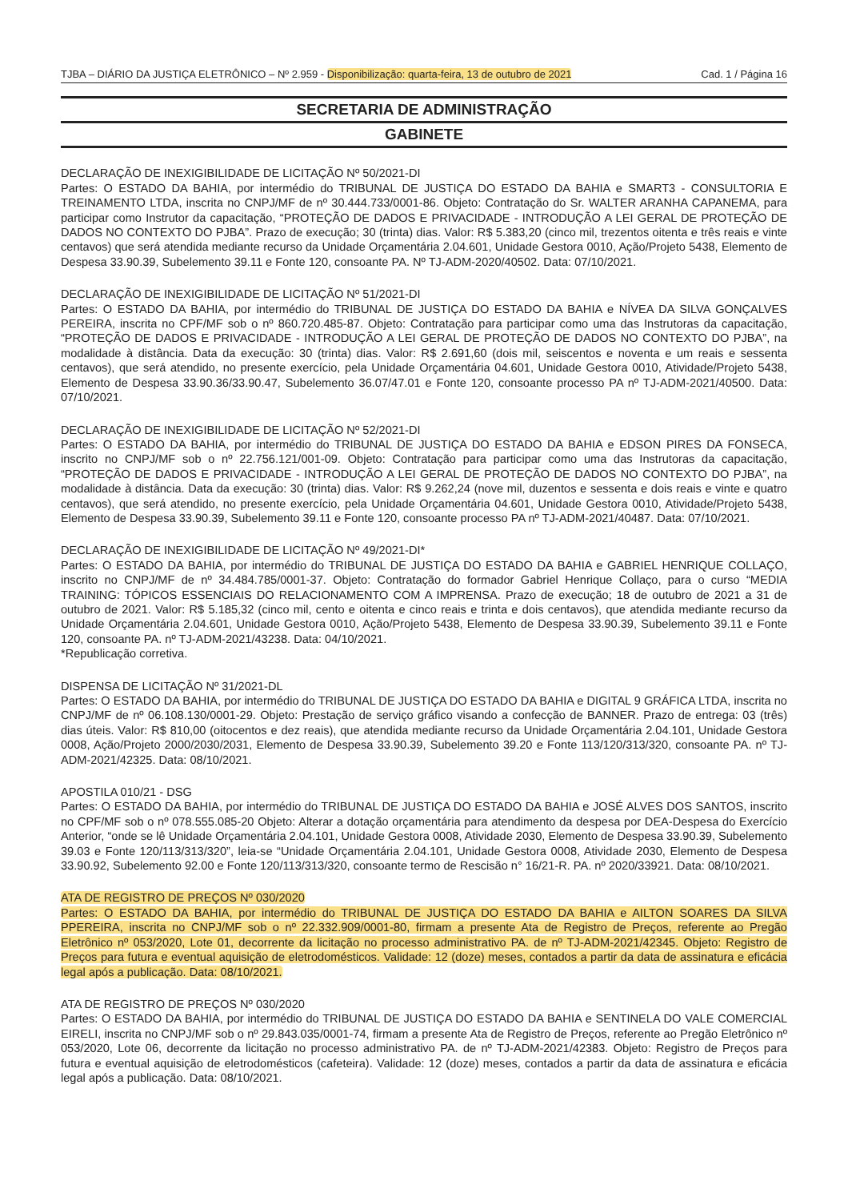TJBA – DIÁRIO DA JUSTIÇA ELETRÔNICO – Nº 2.959 - Disponibilização: quarta-feira, 13 de outubro de 2021 Cad. 1 / Página 16
SECRETARIA DE ADMINISTRAÇÃO
GABINETE
DECLARAÇÃO DE INEXIGIBILIDADE DE LICITAÇÃO Nº 50/2021-DI
Partes: O ESTADO DA BAHIA, por intermédio do TRIBUNAL DE JUSTIÇA DO ESTADO DA BAHIA e SMART3 - CONSULTORIA E TREINAMENTO LTDA, inscrita no CNPJ/MF de nº 30.444.733/0001-86. Objeto: Contratação do Sr. WALTER ARANHA CAPANEMA, para participar como Instrutor da capacitação, “PROTEÇÃO DE DADOS E PRIVACIDADE - INTRODUÇÃO A LEI GERAL DE PROTEÇÃO DE DADOS NO CONTEXTO DO PJBA”. Prazo de execução; 30 (trinta) dias. Valor: R$ 5.383,20 (cinco mil, trezentos oitenta e três reais e vinte centavos) que será atendida mediante recurso da Unidade Orçamentária 2.04.601, Unidade Gestora 0010, Ação/Projeto 5438, Elemento de Despesa 33.90.39, Subelemento 39.11 e Fonte 120, consoante PA. Nº TJ-ADM-2020/40502. Data: 07/10/2021.
DECLARAÇÃO DE INEXIGIBILIDADE DE LICITAÇÃO Nº 51/2021-DI
Partes: O ESTADO DA BAHIA, por intermédio do TRIBUNAL DE JUSTIÇA DO ESTADO DA BAHIA e NÍVEA DA SILVA GONÇALVES PEREIRA, inscrita no CPF/MF sob o nº 860.720.485-87. Objeto: Contratação para participar como uma das Instrutoras da capacitação, “PROTEÇÃO DE DADOS E PRIVACIDADE - INTRODUÇÃO A LEI GERAL DE PROTEÇÃO DE DADOS NO CONTEXTO DO PJBA”, na modalidade à distância. Data da execução: 30 (trinta) dias. Valor: R$ 2.691,60 (dois mil, seiscentos e noventa e um reais e sessenta centavos), que será atendido, no presente exercício, pela Unidade Orçamentária 04.601, Unidade Gestora 0010, Atividade/Projeto 5438, Elemento de Despesa 33.90.36/33.90.47, Subelemento 36.07/47.01 e Fonte 120, consoante processo PA nº TJ-ADM-2021/40500. Data: 07/10/2021.
DECLARAÇÃO DE INEXIGIBILIDADE DE LICITAÇÃO Nº 52/2021-DI
Partes: O ESTADO DA BAHIA, por intermédio do TRIBUNAL DE JUSTIÇA DO ESTADO DA BAHIA e EDSON PIRES DA FONSECA, inscrito no CNPJ/MF sob o nº 22.756.121/001-09. Objeto: Contratação para participar como uma das Instrutoras da capacitação, “PROTEÇÃO DE DADOS E PRIVACIDADE - INTRODUÇÃO A LEI GERAL DE PROTEÇÃO DE DADOS NO CONTEXTO DO PJBA”, na modalidade à distância. Data da execução: 30 (trinta) dias. Valor: R$ 9.262,24 (nove mil, duzentos e sessenta e dois reais e vinte e quatro centavos), que será atendido, no presente exercício, pela Unidade Orçamentária 04.601, Unidade Gestora 0010, Atividade/Projeto 5438, Elemento de Despesa 33.90.39, Subelemento 39.11 e Fonte 120, consoante processo PA nº TJ-ADM-2021/40487. Data: 07/10/2021.
DECLARAÇÃO DE INEXIGIBILIDADE DE LICITAÇÃO Nº 49/2021-DI*
Partes: O ESTADO DA BAHIA, por intermédio do TRIBUNAL DE JUSTIÇA DO ESTADO DA BAHIA e GABRIEL HENRIQUE COLLAÇO, inscrito no CNPJ/MF de nº 34.484.785/0001-37. Objeto: Contratação do formador Gabriel Henrique Collaço, para o curso “MEDIA TRAINING: TÓPICOS ESSENCIAIS DO RELACIONAMENTO COM A IMPRENSA. Prazo de execução; 18 de outubro de 2021 a 31 de outubro de 2021. Valor: R$ 5.185,32 (cinco mil, cento e oitenta e cinco reais e trinta e dois centavos), que atendida mediante recurso da Unidade Orçamentária 2.04.601, Unidade Gestora 0010, Ação/Projeto 5438, Elemento de Despesa 33.90.39, Subelemento 39.11 e Fonte 120, consoante PA. nº TJ-ADM-2021/43238. Data: 04/10/2021.
*Republicação corretiva.
DISPENSA DE LICITAÇÃO Nº 31/2021-DL
Partes: O ESTADO DA BAHIA, por intermédio do TRIBUNAL DE JUSTIÇA DO ESTADO DA BAHIA e DIGITAL 9 GRÁFICA LTDA, inscrita no CNPJ/MF de nº 06.108.130/0001-29. Objeto: Prestação de serviço gráfico visando a confecção de BANNER. Prazo de entrega: 03 (três) dias úteis. Valor: R$ 810,00 (oitocentos e dez reais), que atendida mediante recurso da Unidade Orçamentária 2.04.101, Unidade Gestora 0008, Ação/Projeto 2000/2030/2031, Elemento de Despesa 33.90.39, Subelemento 39.20 e Fonte 113/120/313/320, consoante PA. nº TJ-ADM-2021/42325. Data: 08/10/2021.
APOSTILA 010/21 - DSG
Partes: O ESTADO DA BAHIA, por intermédio do TRIBUNAL DE JUSTIÇA DO ESTADO DA BAHIA e JOSÉ ALVES DOS SANTOS, inscrito no CPF/MF sob o nº 078.555.085-20 Objeto: Alterar a dotação orçamentária para atendimento da despesa por DEA-Despesa do Exercício Anterior, “onde se lê Unidade Orçamentária 2.04.101, Unidade Gestora 0008, Atividade 2030, Elemento de Despesa 33.90.39, Subelemento 39.03 e Fonte 120/113/313/320”, leia-se “Unidade Orçamentária 2.04.101, Unidade Gestora 0008, Atividade 2030, Elemento de Despesa 33.90.92, Subelemento 92.00 e Fonte 120/113/313/320, consoante termo de Rescisão n° 16/21-R. PA. nº 2020/33921. Data: 08/10/2021.
ATA DE REGISTRO DE PREÇOS Nº 030/2020
Partes: O ESTADO DA BAHIA, por intermédio do TRIBUNAL DE JUSTIÇA DO ESTADO DA BAHIA e AILTON SOARES DA SILVA PPEREIRA, inscrita no CNPJ/MF sob o nº 22.332.909/0001-80, firmam a presente Ata de Registro de Preços, referente ao Pregão Eletrônico nº 053/2020, Lote 01, decorrente da licitação no processo administrativo PA. de nº TJ-ADM-2021/42345. Objeto: Registro de Preços para futura e eventual aquisição de eletrodomésticos. Validade: 12 (doze) meses, contados a partir da data de assinatura e eficácia legal após a publicação. Data: 08/10/2021.
ATA DE REGISTRO DE PREÇOS Nº 030/2020
Partes: O ESTADO DA BAHIA, por intermédio do TRIBUNAL DE JUSTIÇA DO ESTADO DA BAHIA e SENTINELA DO VALE COMERCIAL EIRELI, inscrita no CNPJ/MF sob o nº 29.843.035/0001-74, firmam a presente Ata de Registro de Preços, referente ao Pregão Eletrônico nº 053/2020, Lote 06, decorrente da licitação no processo administrativo PA. de nº TJ-ADM-2021/42383. Objeto: Registro de Preços para futura e eventual aquisição de eletrodomésticos (cafeteira). Validade: 12 (doze) meses, contados a partir da data de assinatura e eficácia legal após a publicação. Data: 08/10/2021.